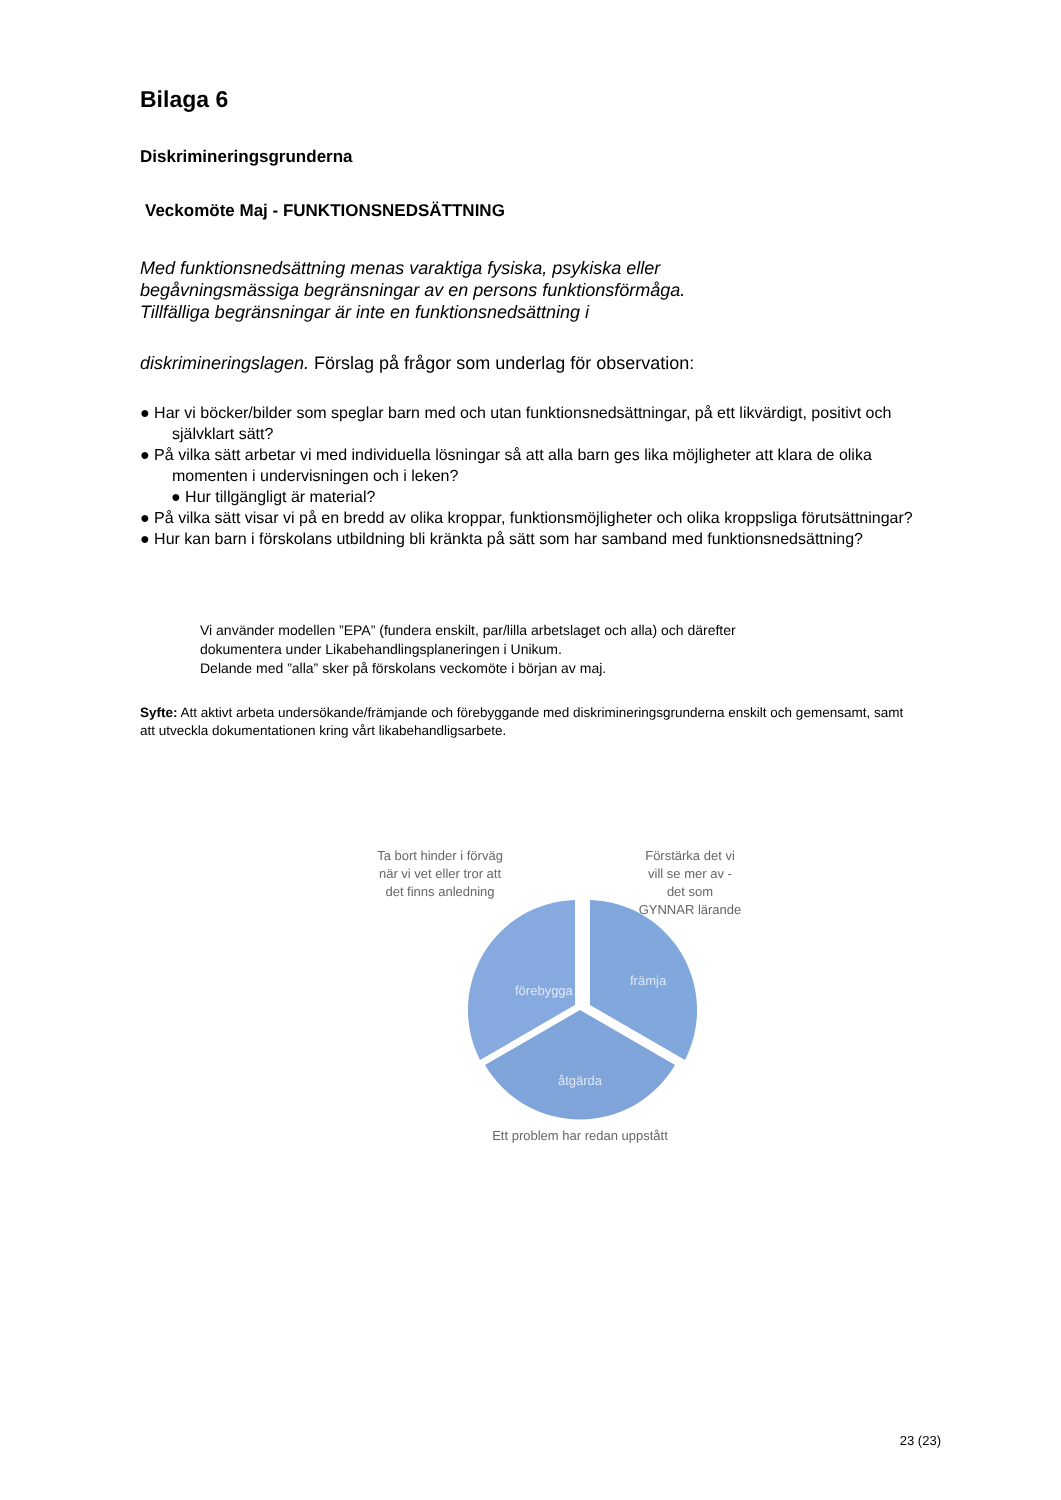Bilaga 6
Diskrimineringsgrunderna
Veckomöte Maj - FUNKTIONSNEDSÄTTNING
Med funktionsnedsättning menas varaktiga fysiska, psykiska eller
begåvningsmässiga begränsningar av en persons funktionsförmåga.
Tillfälliga begränsningar är inte en funktionsnedsättning i
diskrimineringslagen. Förslag på frågor som underlag för observation:
● Har vi böcker/bilder som speglar barn med och utan funktionsnedsättningar, på ett likvärdigt, positivt och självklart sätt?
● På vilka sätt arbetar vi med individuella lösningar så att alla barn ges lika möjligheter att klara de olika momenten i undervisningen och i leken?
● Hur tillgängligt är material?
● På vilka sätt visar vi på en bredd av olika kroppar, funktionsmöjligheter och olika kroppsliga förutsättningar?
● Hur kan barn i förskolans utbildning bli kränkta på sätt som har samband med funktionsnedsättning?
Vi använder modellen ”EPA” (fundera enskilt, par/lilla arbetslaget och alla) och därefter
dokumentera under Likabehandlingsplaneringen i Unikum.
Delande med ”alla” sker på förskolans veckomöte i början av maj.
Syfte: Att aktivt arbeta undersökande/främjande och förebyggande med diskrimineringsgrunderna enskilt och gemensamt, samt att utveckla dokumentationen kring vårt likabehandligsarbete.
Ta bort hinder i förväg
när vi vet eller tror att
det finns anledning
Förstärka det vi
vill se mer av -
det som
GYNNAR lärande
främja
förebygga
åtgärda
Ett problem har redan uppstått
23 (23)